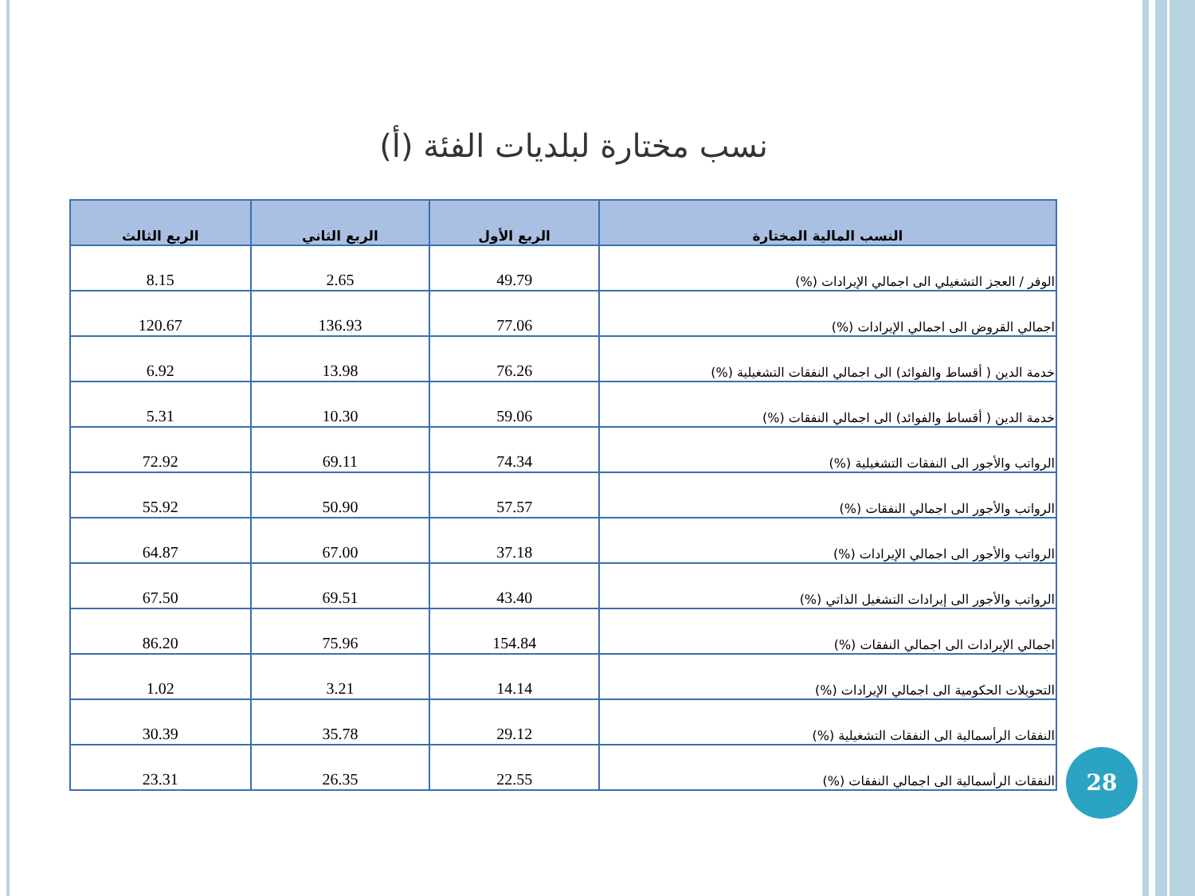نسب مختارة لبلديات الفئة (أ)
| النسب المالية المختارة | الربع الأول | الربع الثاني | الربع الثالث |
| --- | --- | --- | --- |
| الوفر / العجز التشغيلي الى اجمالي الإيرادات (%) | 49.79 | 2.65 | 8.15 |
| اجمالي القروض الى اجمالي الإيرادات (%) | 77.06 | 136.93 | 120.67 |
| خدمة الدين ( أقساط والفوائد) الى اجمالي النفقات التشغيلية (%) | 76.26 | 13.98 | 6.92 |
| خدمة الدين ( أقساط والفوائد) الى اجمالي النفقات (%) | 59.06 | 10.30 | 5.31 |
| الرواتب والأجور الى النفقات التشغيلية (%) | 74.34 | 69.11 | 72.92 |
| الرواتب والأجور الى اجمالي النفقات (%) | 57.57 | 50.90 | 55.92 |
| الرواتب والأجور الى اجمالي الإيرادات (%) | 37.18 | 67.00 | 64.87 |
| الرواتب والأجور الى إيرادات التشغيل الذاتي (%) | 43.40 | 69.51 | 67.50 |
| اجمالي الإيرادات الى اجمالي النفقات (%) | 154.84 | 75.96 | 86.20 |
| التحويلات الحكومية الى اجمالي الإيرادات (%) | 14.14 | 3.21 | 1.02 |
| النفقات الرأسمالية الى النفقات التشغيلية (%) | 29.12 | 35.78 | 30.39 |
| النفقات الرأسمالية الى اجمالي النفقات (%) | 22.55 | 26.35 | 23.31 |
28